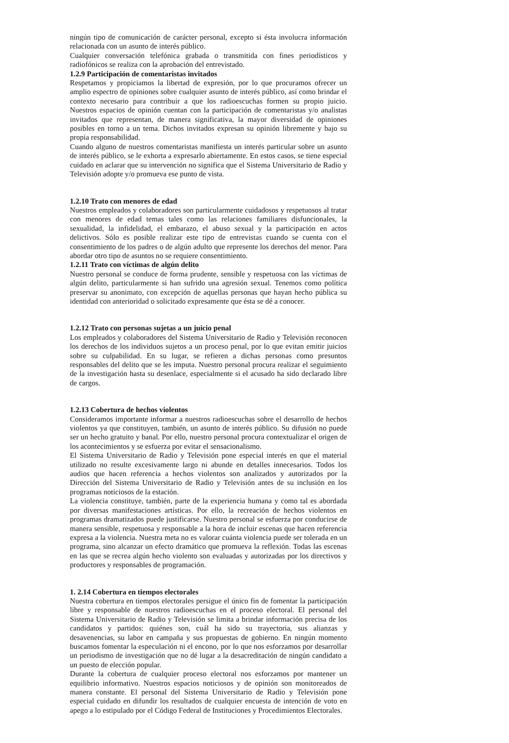ningún tipo de comunicación de carácter personal, excepto si ésta involucra información relacionada con un asunto de interés público.
Cualquier conversación telefónica grabada o transmitida con fines periodísticos y radiofónicos se realiza con la aprobación del entrevistado.
1.2.9 Participación de comentaristas invitados
Respetamos y propiciamos la libertad de expresión, por lo que procuramos ofrecer un amplio espectro de opiniones sobre cualquier asunto de interés público, así como brindar el contexto necesario para contribuir a que los radioescuchas formen su propio juicio. Nuestros espacios de opinión cuentan con la participación de comentaristas y/o analistas invitados que representan, de manera significativa, la mayor diversidad de opiniones posibles en torno a un tema. Dichos invitados expresan su opinión libremente y bajo su propia responsabilidad.
Cuando alguno de nuestros comentaristas manifiesta un interés particular sobre un asunto de interés público, se le exhorta a expresarlo abiertamente. En estos casos, se tiene especial cuidado en aclarar que su intervención no significa que el Sistema Universitario de Radio y Televisión adopte y/o promueva ese punto de vista.
1.2.10 Trato con menores de edad
Nuestros empleados y colaboradores son particularmente cuidadosos y respetuosos al tratar con menores de edad temas tales como las relaciones familiares disfuncionales, la sexualidad, la infidelidad, el embarazo, el abuso sexual y la participación en actos delictivos. Sólo es posible realizar este tipo de entrevistas cuando se cuenta con el consentimiento de los padres o de algún adulto que represente los derechos del menor. Para abordar otro tipo de asuntos no se requiere consentimiento.
1.2.11 Trato con víctimas de algún delito
Nuestro personal se conduce de forma prudente, sensible y respetuosa con las víctimas de algún delito, particularmente si han sufrido una agresión sexual. Tenemos como política preservar su anonimato, con excepción de aquellas personas que hayan hecho pública su identidad con anterioridad o solicitado expresamente que ésta se dé a conocer.
1.2.12 Trato con personas sujetas a un juicio penal
Los empleados y colaboradores del Sistema Universitario de Radio y Televisión reconocen los derechos de los individuos sujetos a un proceso penal, por lo que evitan emitir juicios sobre su culpabilidad. En su lugar, se refieren a dichas personas como presuntos responsables del delito que se les imputa. Nuestro personal procura realizar el seguimiento de la investigación hasta su desenlace, especialmente si el acusado ha sido declarado libre de cargos.
1.2.13 Cobertura de hechos violentos
Consideramos importante informar a nuestros radioescuchas sobre el desarrollo de hechos violentos ya que constituyen, también, un asunto de interés público. Su difusión no puede ser un hecho gratuito y banal. Por ello, nuestro personal procura contextualizar el origen de los acontecimientos y se esfuerza por evitar el sensacionalismo.
El Sistema Universitario de Radio y Televisión pone especial interés en que el material utilizado no resulte excesivamente largo ni abunde en detalles innecesarios. Todos los audios que hacen referencia a hechos violentos son analizados y autorizados por la Dirección del Sistema Universitario de Radio y Televisión antes de su inclusión en los programas noticiosos de la estación.
La violencia constituye, también, parte de la experiencia humana y como tal es abordada por diversas manifestaciones artísticas. Por ello, la recreación de hechos violentos en programas dramatizados puede justificarse. Nuestro personal se esfuerza por conducirse de manera sensible, respetuosa y responsable a la hora de incluir escenas que hacen referencia expresa a la violencia. Nuestra meta no es valorar cuánta violencia puede ser tolerada en un programa, sino alcanzar un efecto dramático que promueva la reflexión. Todas las escenas en las que se recrea algún hecho violento son evaluadas y autorizadas por los directivos y productores y responsables de programación.
1. 2.14 Cobertura en tiempos electorales
Nuestra cobertura en tiempos electorales persigue el único fin de fomentar la participación libre y responsable de nuestros radioescuchas en el proceso electoral. El personal del Sistema Universitario de Radio y Televisión se limita a brindar información precisa de los candidatos y partidos: quiénes son, cuál ha sido su trayectoria, sus alianzas y desavenencias, su labor en campaña y sus propuestas de gobierno. En ningún momento buscamos fomentar la especulación ni el encono, por lo que nos esforzamos por desarrollar un periodismo de investigación que no dé lugar a la desacreditación de ningún candidato a un puesto de elección popular.
Durante la cobertura de cualquier proceso electoral nos esforzamos por mantener un equilibrio informativo. Nuestros espacios noticiosos y de opinión son monitoreados de manera constante. El personal del Sistema Universitario de Radio y Televisión pone especial cuidado en difundir los resultados de cualquier encuesta de intención de voto en apego a lo estipulado por el Código Federal de Instituciones y Procedimientos Electorales.